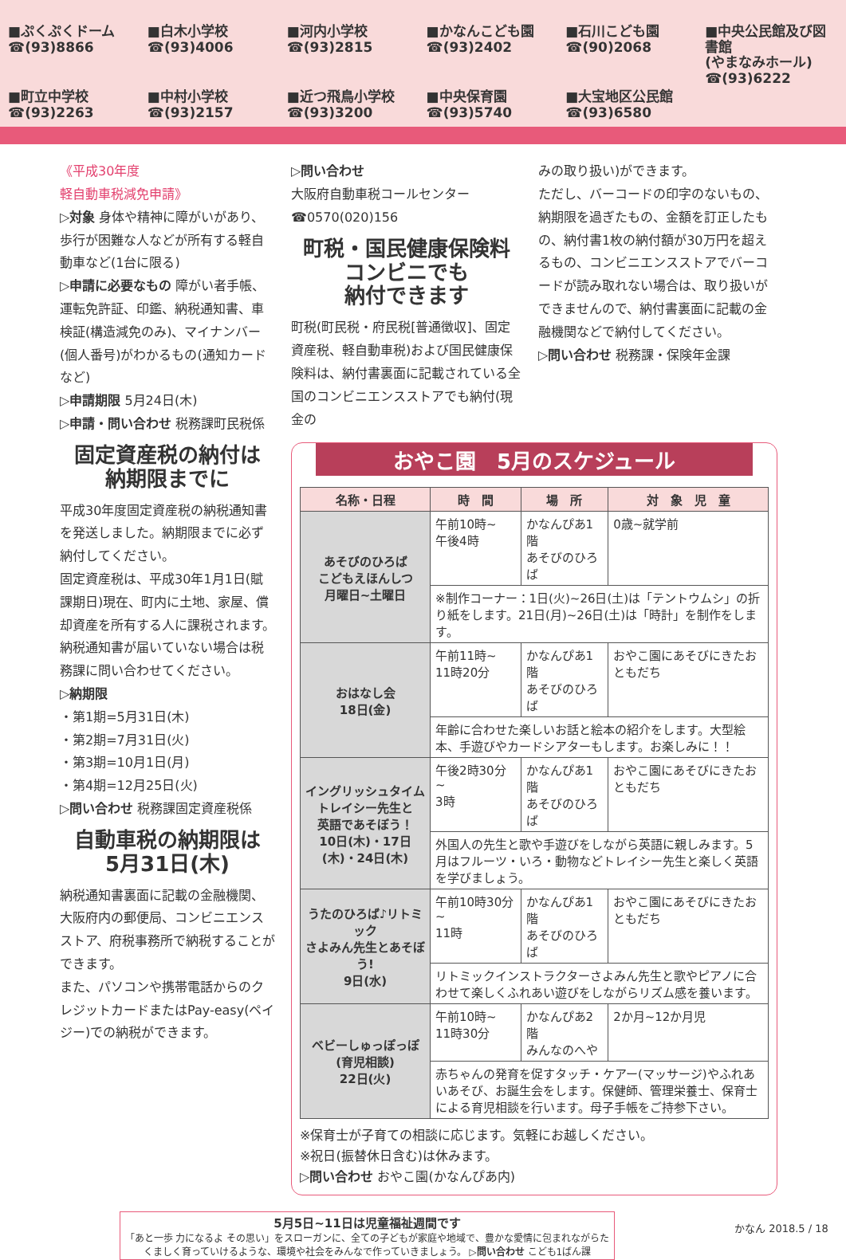■ぷくぷくドーム
☎(93)8866
■白木小学校
☎(93)4006
■河内小学校
☎(93)2815
■かなんこども園
☎(93)2402
■石川こども園
☎(90)2068
■中央公民館及び図書館
(やまなみホール)
☎(93)6222
■町立中学校
☎(93)2263
■中村小学校
☎(93)2157
■近つ飛鳥小学校
☎(93)3200
■中央保育園
☎(93)5740
■大宝地区公民館
☎(93)6580
《平成30年度
軽自動車税減免申請》
▷対象 身体や精神に障がいがあり、歩行が困難な人などが所有する軽自動車など(1台に限る)
▷申請に必要なもの 障がい者手帳、運転免許証、印鑑、納税通知書、車検証(構造減免のみ)、マイナンバー(個人番号)がわかるもの(通知カードなど)
▷申請期限 5月24日(木)
▷申請・問い合わせ 税務課町民税係
固定資産税の納付は
納期限までに
平成30年度固定資産税の納税通知書を発送しました。納期限までに必ず納付してください。
固定資産税は、平成30年1月1日(賦課期日)現在、町内に土地、家屋、償却資産を所有する人に課税されます。納税通知書が届いていない場合は税務課に問い合わせてください。
▷納期限
・第1期=5月31日(木)
・第2期=7月31日(火)
・第3期=10月1日(月)
・第4期=12月25日(火)
▷問い合わせ 税務課固定資産税係
自動車税の納期限は
5月31日(木)
納税通知書裏面に記載の金融機関、大阪府内の郵便局、コンビニエンスストア、府税事務所で納税することができます。
また、パソコンや携帯電話からのクレジットカードまたはPay-easy(ペイジー)での納税ができます。
▷問い合わせ
大阪府自動車税コールセンター
☎0570(020)156
町税・国民健康保険料
コンビニでも
納付できます
町税(町民税・府民税[普通徴収]、固定資産税、軽自動車税)および国民健康保険料は、納付書裏面に記載されている全国のコンビニエンスストアでも納付(現金の
みの取り扱い)ができます。
ただし、バーコードの印字のないもの、納期限を過ぎたもの、金額を訂正したもの、納付書1枚の納付額が30万円を超えるもの、コンビニエンスストアでバーコードが読み取れない場合は、取り扱いができませんので、納付書裏面に記載の金融機関などで納付してください。
▷問い合わせ 税務課・保険年金課
おやこ園　5月のスケジュール
| 名称・日程 | 時 間 | 場 所 | 対 象 児 童 |
| --- | --- | --- | --- |
| あそびのひろば こどもえほんしつ 月曜日~土曜日 | 午前10時~ 午後4時 | かなんぴあ1階 あそびのひろば | 0歳~就学前 |
| | ※制作コーナー：1日(火)~26日(土)は「テントウムシ」の折り紙をします。21日(月)~26日(土)は「時計」を制作をします。 | | |
| おはなし会 18日(金) | 午前11時~ 11時20分 | かなんぴあ1階 あそびのひろば | おやこ園にあそびにきたおともだち |
| | 年齢に合わせた楽しいお話と絵本の紹介をします。大型絵本、手遊びやカードシアターもします。お楽しみに！！ | | |
| イングリッシュタイム トレイシー先生と 英語であそぼう！ 10日(木)・17日(木)・24日(木) | 午後2時30分~ 3時 | かなんぴあ1階 あそびのひろば | おやこ園にあそびにきたおともだち |
| | 外国人の先生と歌や手遊びをしながら英語に親しみます。5月はフルーツ・いろ・動物などトレイシー先生と楽しく英語を学びましょう。 | | |
| うたのひろば♪リトミック さよみん先生とあそぼう! 9日(水) | 午前10時30分~ 11時 | かなんぴあ1階 あそびのひろば | おやこ園にあそびにきたおともだち |
| | リトミックインストラクターさよみん先生と歌やピアノに合わせて楽しくふれあい遊びをしながらリズム感を養います。 | | |
| ベビーしゅっぽっぽ (育児相談) 22日(火) | 午前10時~ 11時30分 | かなんぴあ2階 みんなのへや | 2か月~12か月児 |
| | 赤ちゃんの発育を促すタッチ・ケアー(マッサージ)やふれあいあそび、お誕生会をします。保健師、管理栄養士、保育士による育児相談を行います。母子手帳をご持参下さい。 | | |
※保育士が子育ての相談に応じます。気軽にお越しください。
※祝日(振替休日含む)は休みます。
▷問い合わせ おやこ園(かなんぴあ内)
5月5日~11日は児童福祉週間です
「あと一歩 力になるよ その思い」をスローガンに、全ての子どもが家庭や地域で、豊かな愛情に包まれながらたくましく育っていけるような、環境や社会をみんなで作っていきましょう。 ▷問い合わせ こども1ばん課
かなん 2018.5 / 18